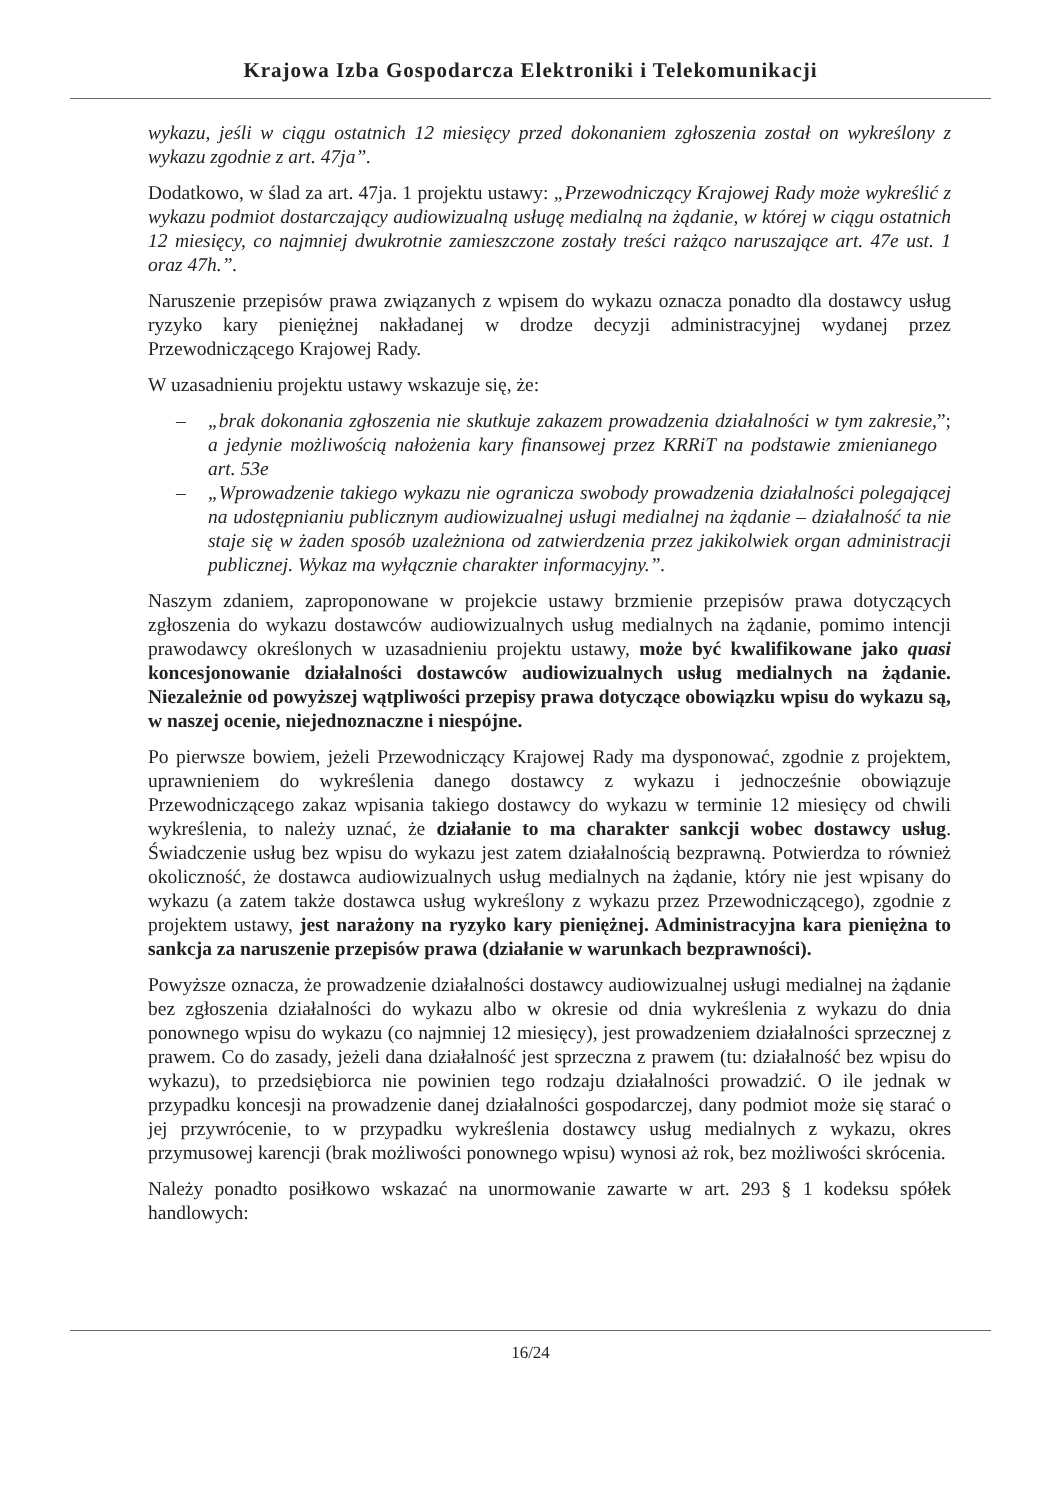Krajowa Izba Gospodarcza Elektroniki i Telekomunikacji
wykazu, jeśli w ciągu ostatnich 12 miesięcy przed dokonaniem zgłoszenia został on wykreślony z wykazu zgodnie z art. 47ja”.
Dodatkowo, w ślad za art. 47ja. 1 projektu ustawy: „Przewodniczący Krajowej Rady może wykreślić z wykazu podmiot dostarczający audiowizualną usługę medialną na żądanie, w której w ciągu ostatnich 12 miesięcy, co najmniej dwukrotnie zamieszczone zostały treści rażąco naruszające art. 47e ust. 1 oraz 47h.”.
Naruszenie przepisów prawa związanych z wpisem do wykazu oznacza ponadto dla dostawcy usług ryzyko kary pieniężnej nakładanej w drodze decyzji administracyjnej wydanej przez Przewodniczącego Krajowej Rady.
W uzasadnieniu projektu ustawy wskazuje się, że:
– „brak dokonania zgłoszenia nie skutkuje zakazem prowadzenia działalności w tym zakresie, a jedynie możliwością nałożenia kary finansowej przez KRRiT na podstawie zmienianego art. 53e”;
– „Wprowadzenie takiego wykazu nie ogranicza swobody prowadzenia działalności polegającej na udostępnianiu publicznym audiowizualnej usługi medialnej na żądanie – działalność ta nie staje się w żaden sposób uzależniona od zatwierdzenia przez jakikolwiek organ administracji publicznej. Wykaz ma wyłącznie charakter informacyjny.”.
Naszym zdaniem, zaproponowane w projekcie ustawy brzmienie przepisów prawa dotyczących zgłoszenia do wykazu dostawców audiowizualnych usług medialnych na żądanie, pomimo intencji prawodawcy określonych w uzasadnieniu projektu ustawy, może być kwalifikowane jako quasi koncesjonowanie działalności dostawców audiowizualnych usług medialnych na żądanie. Niezależnie od powyższej wątpliwości przepisy prawa dotyczące obowiązku wpisu do wykazu są, w naszej ocenie, niejednoznaczne i niespójne.
Po pierwsze bowiem, jeżeli Przewodniczący Krajowej Rady ma dysponować, zgodnie z projektem, uprawnieniem do wykreślenia danego dostawcy z wykazu i jednocześnie obowiązuje Przewodniczącego zakaz wpisania takiego dostawcy do wykazu w terminie 12 miesięcy od chwili wykreślenia, to należy uznać, że działanie to ma charakter sankcji wobec dostawcy usług. Świadczenie usług bez wpisu do wykazu jest zatem działalnością bezprawną. Potwierdza to również okoliczność, że dostawca audiowizualnych usług medialnych na żądanie, który nie jest wpisany do wykazu (a zatem także dostawca usług wykreślony z wykazu przez Przewodniczącego), zgodnie z projektem ustawy, jest narażony na ryzyko kary pieniężnej. Administracyjna kara pieniężna to sankcja za naruszenie przepisów prawa (działanie w warunkach bezprawności).
Powyższe oznacza, że prowadzenie działalności dostawcy audiowizualnej usługi medialnej na żądanie bez zgłoszenia działalności do wykazu albo w okresie od dnia wykreślenia z wykazu do dnia ponownego wpisu do wykazu (co najmniej 12 miesięcy), jest prowadzeniem działalności sprzecznej z prawem. Co do zasady, jeżeli dana działalność jest sprzeczna z prawem (tu: działalność bez wpisu do wykazu), to przedsiębiorca nie powinien tego rodzaju działalności prowadzić. O ile jednak w przypadku koncesji na prowadzenie danej działalności gospodarczej, dany podmiot może się starać o jej przywrócenie, to w przypadku wykreślenia dostawcy usług medialnych z wykazu, okres przymusowej karencji (brak możliwości ponownego wpisu) wynosi aż rok, bez możliwości skrócenia.
Należy ponadto posiłkowo wskazać na unormowanie zawarte w art. 293 § 1 kodeksu spółek handlowych:
16/24